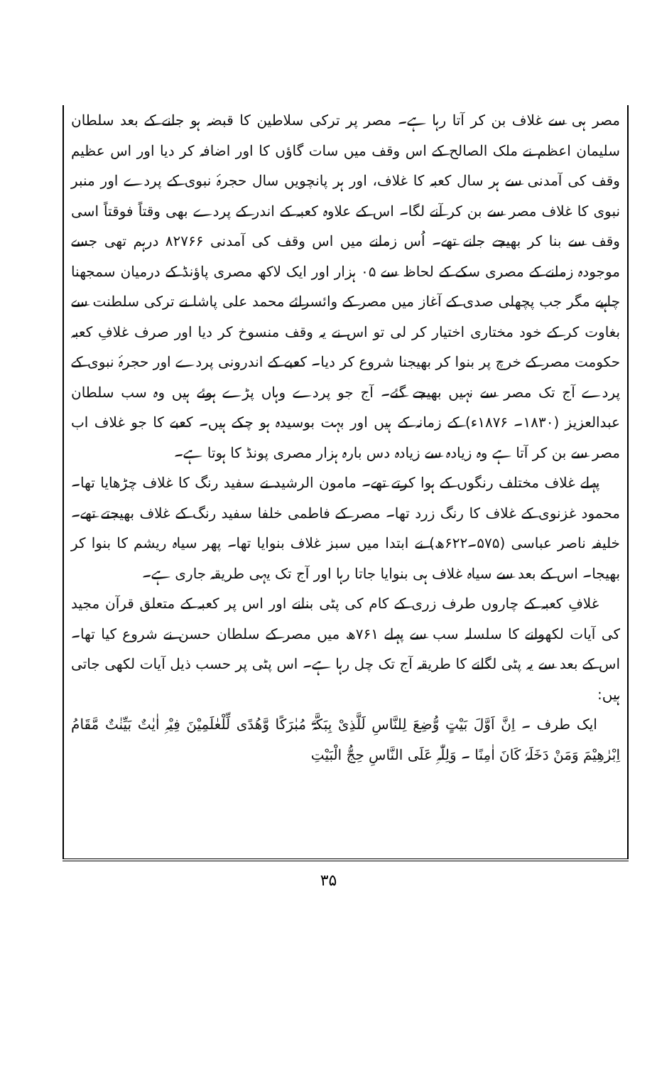مصر ہی سے غلاف بن کر آتا رہا ہے۔ مصر پر ترکی سلاطین کا قبضہ ہو جانے کے بعد سلطان سلیمان اعظم نے ملک الصالح کے اس وقف میں سات گاؤں کا اور اضافہ کر دیا اور اس عظیم وقف کی آمدنی سے ہر سال کعبہ کا غلاف، اور ہر پانچویں سال حجرۂ نبوی کے پردے اور منبر نبوی کا غلاف مصر سے بن کر آنے لگا۔ اس کے علاوہ کعبہ کے اندر کے پردے بھی وقتاً فوقتاً اسی وقف سے بنا کر بھیجے جانے تھے۔ اُس زمانے میں اس وقف کی آمدنی ۸۲۷۶۶ درہم تھی جسے موجودہ زمانے کے مصری سکے کے لحاظ سے ۰۵ ہزار اور ایک لاکھ مصری پاؤنڈ کے درمیان سمجھنا چاہیے مگر جب پچھلی صدی کے آغاز میں مصر کے وائسرائے محمد علی پاشا نے ترکی سلطنت سے بغاوت کر کے خود مختاری اختیار کر لی تو اس نے یہ وقف منسوخ کر دیا اور صرف غلافِ کعبہ حکومت مصر کے خرچ پر بنوا کر بھیجنا شروع کر دیا۔ کعبے کے اندرونی پردے اور حجرۂ نبوی کے پردے آج تک مصر سے نہیں بھیجے گئے۔ آج جو پردے وہاں پڑے ہوئے ہیں وہ سب سلطان عبدالعزیز (۱۸۳۰۔ ۱۸۷۶ء) کے زمانہ کے ہیں اور بہت بوسیدہ ہو چکے ہیں۔ کعبے کا جو غلاف اب مصر سے بن کر آتا ہے وہ زیادہ سے زیادہ دس بارہ ہزار مصری پونڈ کا ہوتا ہے۔
پہلے غلاف مختلف رنگوں کے ہوا کرتے تھے۔ مامون الرشید نے سفید رنگ کا غلاف چڑھایا تھا۔ محمود غزنوی کے غلاف کا رنگ زرد تھا۔ مصر کے فاطمی خلفا سفید رنگ کے غلاف بھیجتے تھے۔ خلیفہ ناصر عباسی (۵۷۵۔۶۲۲ھ) نے ابتدا میں سبز غلاف بنوایا تھا۔ پھر سیاہ ریشم کا بنوا کر بھیجا۔ اس کے بعد سے سیاہ غلاف ہی بنوایا جاتا رہا اور آج تک یہی طریقہ جاری ہے۔
غلافِ کعبہ کے چاروں طرف زری کے کام کی پٹی بنانے اور اس پر کعبہ کے متعلق قرآن مجید کی آیات لکھوانے کا سلسلہ سب سے پہلے ۷۶۱ھ میں مصر کے سلطان حسن نے شروع کیا تھا۔ اس کے بعد سے یہ پٹی لگانے کا طریقہ آج تک چل رہا ہے۔ اس پٹی پر حسب ذیل آیات لکھی جاتی ہیں:
ایک طرف ۔ اِنَّ اَوَّلَ بَیْتٍ وُّضِعَ لِلنَّاسِ لَلَّذِیْ بِبَکَّۃَ مُبٰرَکًا وَّھُدًی لِّلْعٰلَمِیْنَ فِیْہِ اٰیٰتٌ بَیِّنٰتٌ مَّقَامُ اِبْرٰھِیْمَ وَمَنْ دَخَلَہٗ کَانَ اٰمِنًا ۔ وَلِلّٰہِ عَلَی النَّاسِ حِجُّ الْبَیْتِ
۳۵